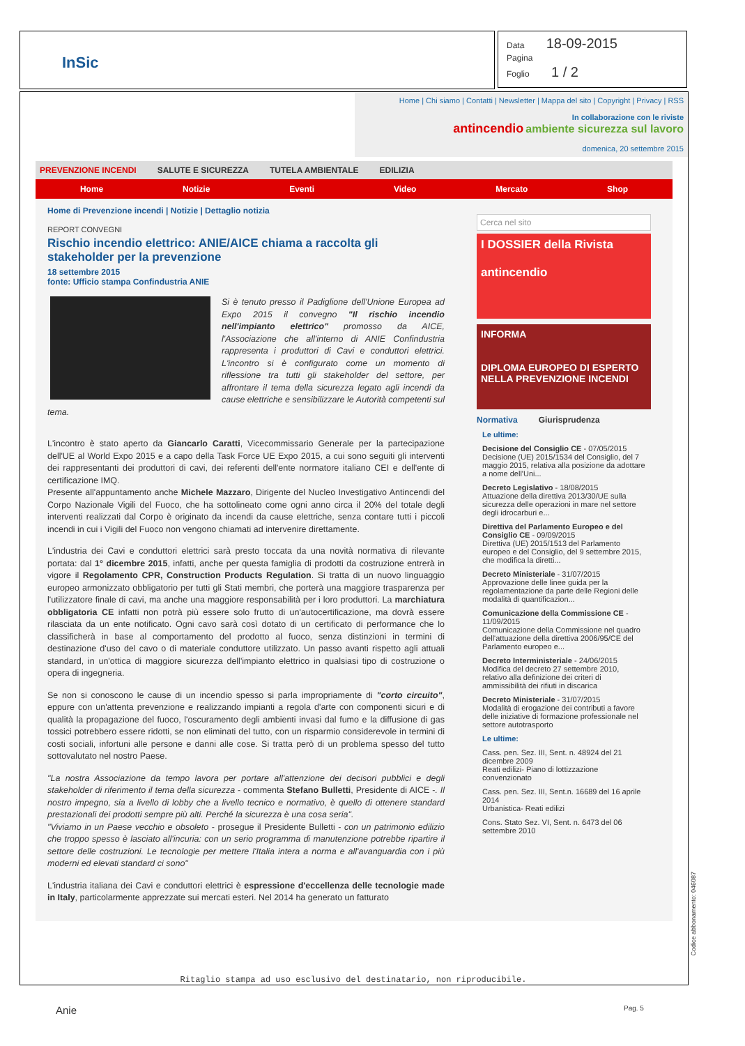InSic
Data 18-09-2015
Pagina
Foglio 1 / 2
Home | Chi siamo | Contatti | Newsletter | Mappa del sito | Copyright | Privacy | RSS
In collaborazione con le riviste
antincendio ambiente sicurezza sul lavoro
domenica, 20 settembre 2015
PREVENZIONE INCENDI SALUTE E SICUREZZA TUTELA AMBIENTALE EDILIZIA
Home Notizie Eventi Video Mercato Shop
Home di Prevenzione incendi | Notizie | Dettaglio notizia
REPORT CONVEGNI
Rischio incendio elettrico: ANIE/AICE chiama a raccolta gli stakeholder per la prevenzione
18 settembre 2015
fonte: Ufficio stampa Confindustria ANIE
Si è tenuto presso il Padiglione dell'Unione Europea ad Expo 2015 il convegno "Il rischio incendio nell'impianto elettrico" promosso da AICE, l'Associazione che all'interno di ANIE Confindustria rappresenta i produttori di Cavi e conduttori elettrici. L'incontro si è configurato come un momento di riflessione tra tutti gli stakeholder del settore, per affrontare il tema della sicurezza legato agli incendi da cause elettriche e sensibilizzare le Autorità competenti sul tema.
L'incontro è stato aperto da Giancarlo Caratti, Vicecommissario Generale per la partecipazione dell'UE al World Expo 2015 e a capo della Task Force UE Expo 2015, a cui sono seguiti gli interventi dei rappresentanti dei produttori di cavi, dei referenti dell'ente normatore italiano CEI e dell'ente di certificazione IMQ.
Presente all'appuntamento anche Michele Mazzaro, Dirigente del Nucleo Investigativo Antincendi del Corpo Nazionale Vigili del Fuoco, che ha sottolineato come ogni anno circa il 20% del totale degli interventi realizzati dal Corpo è originato da incendi da cause elettriche, senza contare tutti i piccoli incendi in cui i Vigili del Fuoco non vengono chiamati ad intervenire direttamente.
L'industria dei Cavi e conduttori elettrici sarà presto toccata da una novità normativa di rilevante portata: dal 1° dicembre 2015, infatti, anche per questa famiglia di prodotti da costruzione entrerà in vigore il Regolamento CPR, Construction Products Regulation. Si tratta di un nuovo linguaggio europeo armonizzato obbligatorio per tutti gli Stati membri, che porterà una maggiore trasparenza per l'utilizzatore finale di cavi, ma anche una maggiore responsabilità per i loro produttori. La marchiatura obbligatoria CE infatti non potrà più essere solo frutto di un'autocertificazione, ma dovrà essere rilasciata da un ente notificato. Ogni cavo sarà così dotato di un certificato di performance che lo classificherà in base al comportamento del prodotto al fuoco, senza distinzioni in termini di destinazione d'uso del cavo o di materiale conduttore utilizzato. Un passo avanti rispetto agli attuali standard, in un'ottica di maggiore sicurezza dell'impianto elettrico in qualsiasi tipo di costruzione o opera di ingegneria.
Se non si conoscono le cause di un incendio spesso si parla impropriamente di "corto circuito", eppure con un'attenta prevenzione e realizzando impianti a regola d'arte con componenti sicuri e di qualità la propagazione del fuoco, l'oscuramento degli ambienti invasi dal fumo e la diffusione di gas tossici potrebbero essere ridotti, se non eliminati del tutto, con un risparmio considerevole in termini di costi sociali, infortuni alle persone e danni alle cose. Si tratta però di un problema spesso del tutto sottovalutato nel nostro Paese.
"La nostra Associazione da tempo lavora per portare all'attenzione dei decisori pubblici e degli stakeholder di riferimento il tema della sicurezza - commenta Stefano Bulletti, Presidente di AICE -. Il nostro impegno, sia a livello di lobby che a livello tecnico e normativo, è quello di ottenere standard prestazionali dei prodotti sempre più alti. Perché la sicurezza è una cosa seria".
"Viviamo in un Paese vecchio e obsoleto - prosegue il Presidente Bulletti - con un patrimonio edilizio che troppo spesso è lasciato all'incuria: con un serio programma di manutenzione potrebbe ripartire il settore delle costruzioni. Le tecnologie per mettere l'Italia intera a norma e all'avanguardia con i più moderni ed elevati standard ci sono"
L'industria italiana dei Cavi e conduttori elettrici è espressione d'eccellenza delle tecnologie made in Italy, particolarmente apprezzate sui mercati esteri. Nel 2014 ha generato un fatturato
Cerca nel sito
I DOSSIER della Rivista
antincendio
INFORMA
DIPLOMA EUROPEO DI ESPERTO NELLA PREVENZIONE INCENDI
Normativa Giurisprudenza
Le ultime:
Decisione del Consiglio CE - 07/05/2015
Decisione (UE) 2015/1534 del Consiglio, del 7 maggio 2015, relativa alla posizione da adottare a nome dell'Uni...
Decreto Legislativo - 18/08/2015
Attuazione della direttiva 2013/30/UE sulla sicurezza delle operazioni in mare nel settore degli idrocarburi e...
Direttiva del Parlamento Europeo e del Consiglio CE - 09/09/2015
Direttiva (UE) 2015/1513 del Parlamento europeo e del Consiglio, del 9 settembre 2015, che modifica la diretti...
Decreto Ministeriale - 31/07/2015
Approvazione delle linee guida per la regolamentazione da parte delle Regioni delle modalità di quantificazion...
Comunicazione della Commissione CE - 11/09/2015
Comunicazione della Commissione nel quadro dell'attuazione della direttiva 2006/95/CE del Parlamento europeo e...
Decreto Interministeriale - 24/06/2015
Modifica del decreto 27 settembre 2010, relativo alla definizione dei criteri di ammissibilità dei rifiuti in discarica
Decreto Ministeriale - 31/07/2015
Modalità di erogazione dei contributi a favore delle iniziative di formazione professionale nel settore autotrasporto
Le ultime:
Cass. pen. Sez. III, Sent. n. 48924 del 21 dicembre 2009
Reati edilizi- Piano di lottizzazione convenzionato
Cass. pen. Sez. III, Sent.n. 16689 del 16 aprile 2014
Urbanistica- Reati edilizi
Cons. Stato Sez. VI, Sent. n. 6473 del 06 settembre 2010
Ritaglio stampa ad uso esclusivo del destinatario, non riproducibile.
Codice abbonamento: 046087
Anie Pag. 5